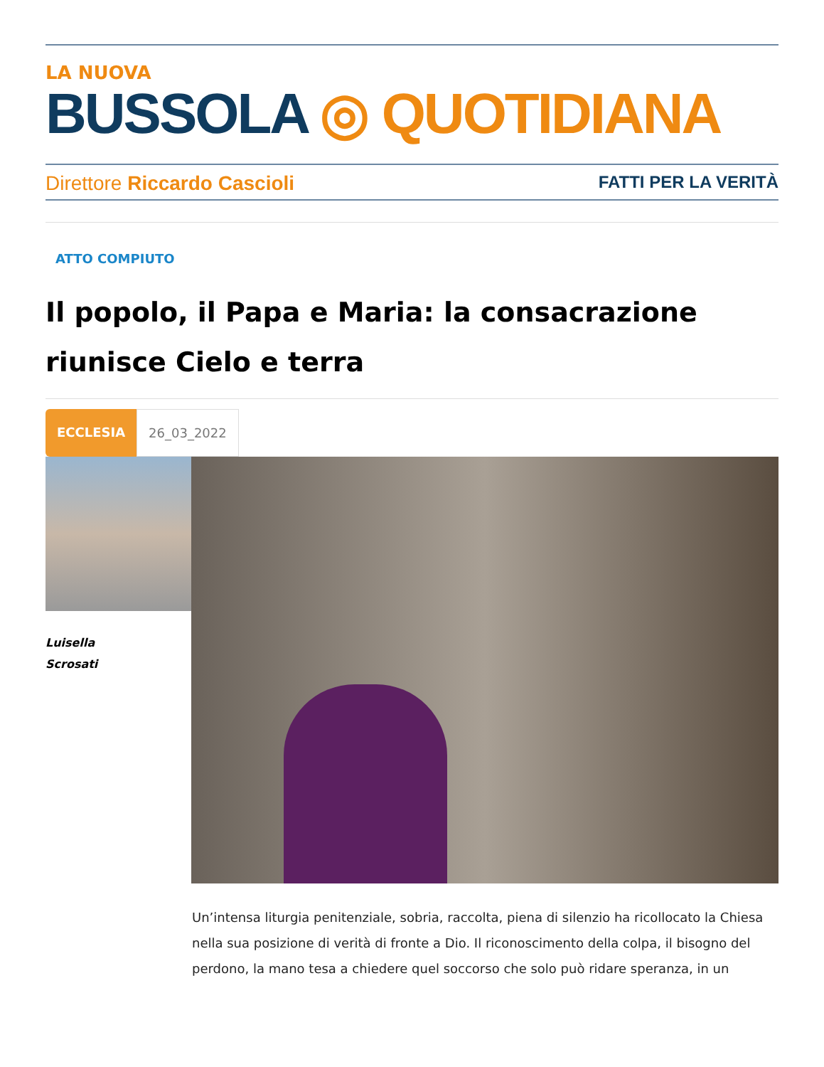LA NUOVA
BUSSOLA ◎ QUOTIDIANA
Direttore Riccardo Cascioli FATTI PER LA VERITÀ
ATTO COMPIUTO
Il popolo, il Papa e Maria: la consacrazione riunisce Cielo e terra
ECCLESIA 26_03_2022
Luisella
Scrosati
Un’intensa liturgia penitenziale, sobria, raccolta, piena di silenzio ha ricollocato la Chiesa nella sua posizione di verità di fronte a Dio. Il riconoscimento della colpa, il bisogno del perdono, la mano tesa a chiedere quel soccorso che solo può ridare speranza, in un